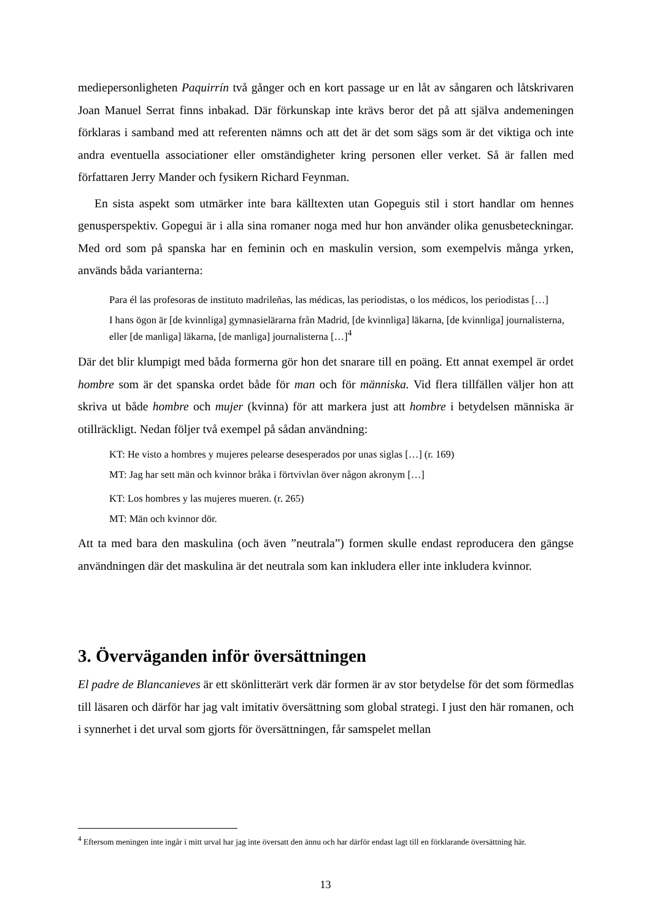mediepersonligheten Paquirrín två gånger och en kort passage ur en låt av sångaren och låtskrivaren Joan Manuel Serrat finns inbakad. Där förkunskap inte krävs beror det på att själva andemeningen förklaras i samband med att referenten nämns och att det är det som sägs som är det viktiga och inte andra eventuella associationer eller omständigheter kring personen eller verket. Så är fallen med författaren Jerry Mander och fysikern Richard Feynman.
En sista aspekt som utmärker inte bara källtexten utan Gopeguis stil i stort handlar om hennes genusperspektiv. Gopegui är i alla sina romaner noga med hur hon använder olika genusbeteckningar. Med ord som på spanska har en feminin och en maskulin version, som exempelvis många yrken, används båda varianterna:
Para él las profesoras de instituto madrileñas, las médicas, las periodistas, o los médicos, los periodistas […]
I hans ögon är [de kvinnliga] gymnasielärarna från Madrid, [de kvinnliga] läkarna, [de kvinnliga] journalisterna, eller [de manliga] läkarna, [de manliga] journalisterna […]<sup>4</sup>
Där det blir klumpigt med båda formerna gör hon det snarare till en poäng. Ett annat exempel är ordet hombre som är det spanska ordet både för man och för människa. Vid flera tillfällen väljer hon att skriva ut både hombre och mujer (kvinna) för att markera just att hombre i betydelsen människa är otillräckligt. Nedan följer två exempel på sådan användning:
KT: He visto a hombres y mujeres pelearse desesperados por unas siglas […] (r. 169)
MT: Jag har sett män och kvinnor bråka i förtvivlan över någon akronym […]
KT: Los hombres y las mujeres mueren. (r. 265)
MT: Män och kvinnor dör.
Att ta med bara den maskulina (och även ”neutrala”) formen skulle endast reproducera den gängse användningen där det maskulina är det neutrala som kan inkludera eller inte inkludera kvinnor.
3. Överväganden inför översättningen
El padre de Blancanieves är ett skönlitterärt verk där formen är av stor betydelse för det som förmedlas till läsaren och därför har jag valt imitativ översättning som global strategi. I just den här romanen, och i synnerhet i det urval som gjorts för översättningen, får samspelet mellan
<sup>4</sup> Eftersom meningen inte ingår i mitt urval har jag inte översatt den ännu och har därför endast lagt till en förklarande översättning här.
13